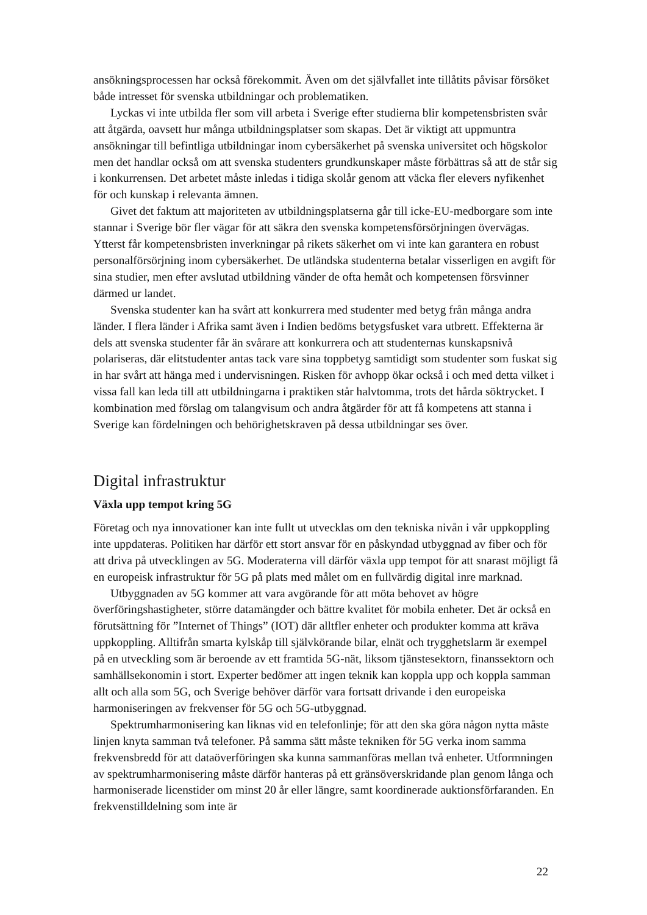ansökningsprocessen har också förekommit. Även om det självfallet inte tillåtits påvisar försöket både intresset för svenska utbildningar och problematiken.
Lyckas vi inte utbilda fler som vill arbeta i Sverige efter studierna blir kompetens­bristen svår att åtgärda, oavsett hur många utbildningsplatser som skapas. Det är viktigt att uppmuntra ansökningar till befintliga utbildningar inom cybersäkerhet på svenska universitet och högskolor men det handlar också om att svenska studenters grund­kunskaper måste förbättras så att de står sig i konkurrensen. Det arbetet måste inledas i tidiga skolår genom att väcka fler elevers nyfikenhet för och kunskap i relevanta ämnen.
Givet det faktum att majoriteten av utbildningsplatserna går till icke-EU-medborgare som inte stannar i Sverige bör fler vägar för att säkra den svenska kompetensförsörjningen övervägas. Ytterst får kompetensbristen inverkningar på rikets säkerhet om vi inte kan garantera en robust personalförsörjning inom cybersäkerhet. De utländska studenterna betalar visserligen en avgift för sina studier, men efter avslutad utbildning vänder de ofta hemåt och kompetensen försvinner därmed ur landet.
Svenska studenter kan ha svårt att konkurrera med studenter med betyg från många andra länder. I flera länder i Afrika samt även i Indien bedöms betygsfusket vara utbrett. Effekterna är dels att svenska studenter får än svårare att konkurrera och att studenternas kunskapsnivå polariseras, där elitstudenter antas tack vare sina toppbetyg samtidigt som studenter som fuskat sig in har svårt att hänga med i undervisningen. Risken för avhopp ökar också i och med detta vilket i vissa fall kan leda till att utbildningarna i praktiken står halvtomma, trots det hårda söktrycket. I kombination med förslag om talangvisum och andra åtgärder för att få kompetens att stanna i Sverige kan fördelningen och behörighetskraven på dessa utbildningar ses över.
Digital infrastruktur
Växla upp tempot kring 5G
Företag och nya innovationer kan inte fullt ut utvecklas om den tekniska nivån i vår uppkoppling inte uppdateras. Politiken har därför ett stort ansvar för en påskyndad utbyggnad av fiber och för att driva på utvecklingen av 5G. Moderaterna vill därför växla upp tempot för att snarast möjligt få en europeisk infrastruktur för 5G på plats med målet om en fullvärdig digital inre marknad.
Utbyggnaden av 5G kommer att vara avgörande för att möta behovet av högre överföringshastigheter, större datamängder och bättre kvalitet för mobila enheter. Det är också en förutsättning för ”Internet of Things” (IOT) där alltfler enheter och produkter komma att kräva uppkoppling. Alltifrån smarta kylskåp till självkörande bilar, elnät och trygghetslarm är exempel på en utveckling som är beroende av ett framtida 5G-nät, liksom tjänstesektorn, finanssektorn och samhällsekonomin i stort. Experter bedömer att ingen teknik kan koppla upp och koppla samman allt och alla som 5G, och Sverige behöver därför vara fortsatt drivande i den europeiska harmoniseringen av frekvenser för 5G och 5G-utbyggnad.
Spektrumharmonisering kan liknas vid en telefonlinje; för att den ska göra någon nytta måste linjen knyta samman två telefoner. På samma sätt måste tekniken för 5G verka inom samma frekvensbredd för att dataöverföringen ska kunna sammanföras mellan två enheter. Utformningen av spektrumharmonisering måste därför hanteras på ett gränsöverskridande plan genom långa och harmoniserade licenstider om minst 20 år eller längre, samt koordinerade auktionsförfaranden. En frekvenstilldelning som inte är
22